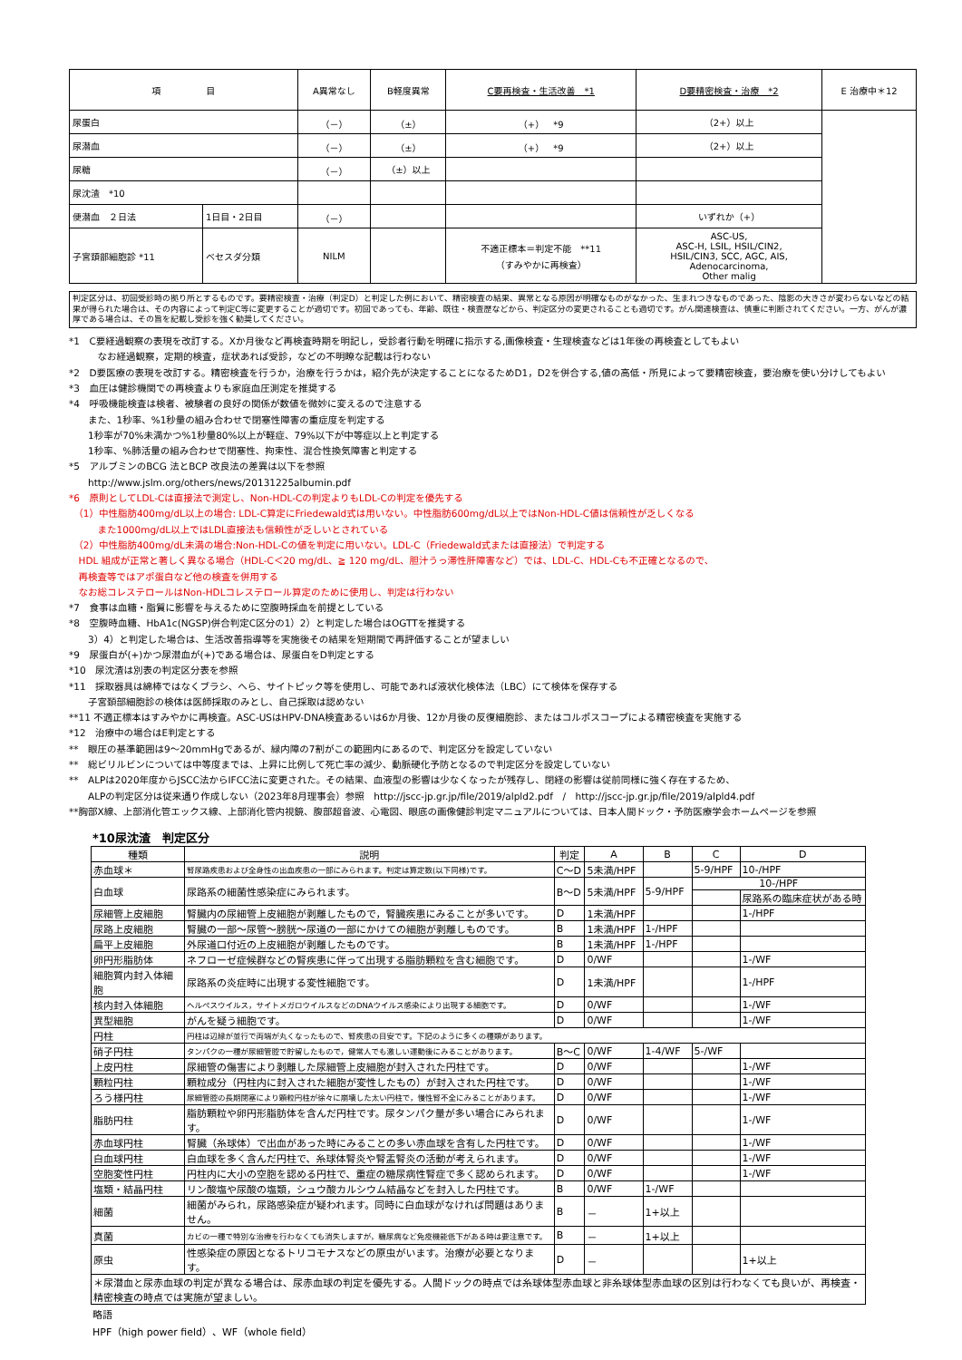| 項 目 | | A異常なし | B軽度異常 | C要再検査・生活改善 *1 | D要精密検査・治療 *2 | E 治療中＊12 |
| --- | --- | --- | --- | --- | --- | --- |
| 尿蛋白 | | （－） | （±） | （+） *9 | （2+）以上 | |
| 尿潜血 | | （－） | （±） | （+） *9 | （2+）以上 | |
| 尿糖 | | （－） | （±）以上 | | | |
| 尿沈渣 *10 | | | | | | |
| 便潜血 ２日法 | 1日目・2日目 | （－） | | | いずれか（+） | |
| 子宮頚部細胞診 *11 | ベセスダ分類 | NILM | | 不適正標本＝判定不能 **11 （すみやかに再検査） | ASC-US, ASC-H, LSIL, HSIL/CIN2, HSIL/CIN3, SCC, AGC, AIS, Adenocarcinoma, Other malig | |
判定区分は、初回受診時の拠り所とするものです。要精密検査・治療（判定D）と判定した例において、精密検査の結果、異常となる原因が明確なものがなかった、生まれつきなものであった、陰影の大きさが変わらないなどの結果が得られた場合は、その内容によって判定C等に変更することが適切です。初回であっても、年齢、既往・検査歴などから、判定区分の変更されることも適切です。がん関連検査は、慎重に判断されてください。一方、がんが濃厚である場合は、その旨を記載し受診を強く勧奨してください。
*1　C要経過観察の表現を改訂する。Xか月後など再検査時期を明記し，受診者行動を明確に指示する,画像検査・生理検査などは1年後の再検査としてもよい
　　　なお経過観察，定期的検査，症状あれば受診，などの不明瞭な記載は行わない
*2　D要医療の表現を改訂する。精密検査を行うか，治療を行うかは，紹介先が決定することになるためD1，D2を併合する,値の高低・所見によって要精密検査，要治療を使い分けしてもよい
*3　血圧は健診機関での再検査よりも家庭血圧測定を推奨する
*4　呼吸機能検査は検者、被験者の良好の関係が数値を微妙に変えるので注意する
　　また、1秒率、%1秒量の組み合わせで閉塞性障害の重症度を判定する
　　1秒率が70%未満かつ%1秒量80%以上が軽症、79%以下が中等症以上と判定する
　　1秒率、%肺活量の組み合わせで閉塞性、拘束性、混合性換気障害と判定する
*5　アルブミンのBCG 法とBCP 改良法の差異は以下を参照
　　http://www.jslm.org/others/news/20131225albumin.pdf
*6　原則としてLDL-Cは直接法で測定し、Non-HDL-Cの判定よりもLDL-Cの判定を優先する
　（1）中性脂肪400mg/dL以上の場合: LDL-C算定にFriedewald式は用いない。中性脂肪600mg/dL以上ではNon-HDL-C値は信頼性が乏しくなる
　　　また1000mg/dL以上ではLDL直接法も信頼性が乏しいとされている
　（2）中性脂肪400mg/dL未満の場合:Non-HDL-Cの値を判定に用いない。LDL-C（Friedewald式または直接法）で判定する
　HDL 組成が正常と著しく異なる場合（HDL-C＜20 mg/dL、≧ 120 mg/dL、胆汁うっ滞性肝障害など）では、LDL-C、HDL-Cも不正確となるので、
　再検査等ではアポ蛋白など他の検査を併用する
　なお総コレステロールはNon-HDLコレステロール算定のために使用し、判定は行わない
*7　食事は血糖・脂質に影響を与えるために空腹時採血を前提としている
*8　空腹時血糖、HbA1c(NGSP)併合判定C区分の1）2）と判定した場合はOGTTを推奨する
　　3）4）と判定した場合は、生活改善指導等を実施後その結果を短期間で再評価することが望ましい
*9　尿蛋白が(+)かつ尿潜血が(+)である場合は、尿蛋白をD判定とする
*10　尿沈渣は別表の判定区分表を参照
*11　採取器具は綿棒ではなくブラシ、へら、サイトピック等を使用し、可能であれば液状化検体法（LBC）にて検体を保存する
　　子宮頚部細胞診の検体は医師採取のみとし、自己採取は認めない
**11 不適正標本はすみやかに再検査。ASC-USはHPV-DNA検査あるいは6か月後、12か月後の反復細胞診、またはコルポスコープによる精密検査を実施する
*12　治療中の場合はE判定とする
**　眼圧の基準範囲は9～20mmHgであるが、緑内障の7割がこの範囲内にあるので、判定区分を設定していない
**　総ビリルビンについては中等度までは、上昇に比例して死亡率の減少、動脈硬化予防となるので判定区分を設定していない
**　ALPは2020年度からJSCC法からIFCC法に変更された。その結果、血液型の影響は少なくなったが残存し、閉経の影響は従前同様に強く存在するため、
　　ALPの判定区分は従来通り作成しない（2023年8月理事会）参照　http://jscc-jp.gr.jp/file/2019/alpld2.pdf　/　http://jscc-jp.gr.jp/file/2019/alpld4.pdf
**胸部X線、上部消化管エックス線、上部消化管内視鏡、腹部超音波、心電図、眼底の画像健診判定マニュアルについては、日本人間ドック・予防医療学会ホームページを参照
*10尿沈渣　判定区分
| 種類 | 説明 | 判定 | A | B | C | D |
| --- | --- | --- | --- | --- | --- | --- |
| 赤血球＊ | 腎尿路疾患および全身性の出血疾患の一部にみられます。判定は算定数(以下同様)です。 | C～D | 5未満/HPF | | 5-9/HPF | 10-/HPF |
| 白血球 | 尿路系の細菌性感染症にみられます。 | B～D | 5未満/HPF | 5-9/HPF | 10-/HPF | |
| | | | | | | 尿路系の臨床症状がある時 |
| 尿細管上皮細胞 | 腎臓内の尿細管上皮細胞が剥離したもので，腎臓疾患にみることが多いです。 | D | 1未満/HPF | | | 1-/HPF |
| 尿路上皮細胞 | 腎臓の一部～尿管～膀胱～尿道の一部にかけての細胞が剥離しものです。 | B | 1未満/HPF | 1-/HPF | | |
| 扁平上皮細胞 | 外尿道口付近の上皮細胞が剥離したものです。 | B | 1未満/HPF | 1-/HPF | | |
| 卵円形脂肪体 | ネフローゼ症候群などの腎疾患に伴って出現する脂肪顆粒を含む細胞です。 | D | 0/WF | | | 1-/WF |
| 細胞質内封入体細胞 | 尿路系の炎症時に出現する変性細胞です。 | D | 1未満/HPF | | | 1-/HPF |
| 核内封入体細胞 | ヘルペスウイルス，サイトメガロウイルスなどのDNAウイルス感染により出現する細胞です。 | D | 0/WF | | | 1-/WF |
| 異型細胞 | がんを疑う細胞です。 | D | 0/WF | | | 1-/WF |
| 円柱 | 円柱は辺縁が並行で両端が丸くなったもので、腎疾患の目安です。下記のように多くの種類があります。 | | | | | |
| 硝子円柱 | タンパクの一種が尿細管腔で貯留したもので，健常人でも激しい運動後にみることがあります。 | B～C | 0/WF | 1-4/WF | 5-/WF | |
| 上皮円柱 | 尿細管の傷害により剥離した尿細管上皮細胞が封入された円柱です。 | D | 0/WF | | | 1-/WF |
| 顆粒円柱 | 顆粒成分（円柱内に封入された細胞が変性したもの）が封入された円柱です。 | D | 0/WF | | | 1-/WF |
| ろう様円柱 | 尿細管腔の長期閉塞により顆粒円柱が徐々に崩壊した太い円柱で，慢性腎不全にみることがあります。 | D | 0/WF | | | 1-/WF |
| 脂肪円柱 | 脂肪顆粒や卵円形脂肪体を含んだ円柱です。尿タンパク量が多い場合にみられます。 | D | 0/WF | | | 1-/WF |
| 赤血球円柱 | 腎臓（糸球体）で出血があった時にみることの多い赤血球を含有した円柱です。 | D | 0/WF | | | 1-/WF |
| 白血球円柱 | 白血球を多く含んだ円柱で、糸球体腎炎や腎盂腎炎の活動が考えられます。 | D | 0/WF | | | 1-/WF |
| 空胞変性円柱 | 円柱内に大小の空胞を認める円柱で、重症の糖尿病性腎症で多く認められます。 | D | 0/WF | | | 1-/WF |
| 塩類・結晶円柱 | リン酸塩や尿酸の塩類，シュウ酸カルシウム結晶などを封入した円柱です。 | B | 0/WF | 1-/WF | | |
| 細菌 | 細菌がみられ，尿路感染症が疑われます。同時に白血球がなければ問題はありません。 | B | － | 1+以上 | | |
| 真菌 | カビの一種で特別な治療を行わなくても消失しますが，糖尿病など免疫機能低下がある時は要注意です。 | B | － | 1+以上 | | |
| 原虫 | 性感染症の原因となるトリコモナスなどの原虫がいます。治療が必要となります。 | D | － | | | 1+以上 |
| ＊尿潜血と尿赤血球の判定が異なる場合は、尿赤血球の判定を優先する。人間ドックの時点では糸球体型赤血球と非糸球体型赤血球の区別は行わなくても良いが、再検査・精密検査の時点では実施が望ましい。 | | | | | | |
略語
HPF（high power field）、WF（whole field）